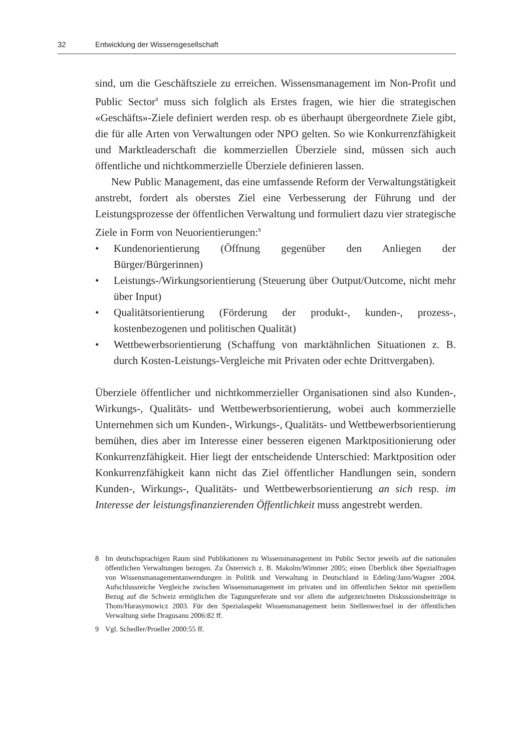32 Entwicklung der Wissensgesellschaft
sind, um die Geschäftsziele zu erreichen. Wissensmanagement im Non-Profit und Public Sector<sup>8</sup> muss sich folglich als Erstes fragen, wie hier die strategischen «Geschäfts»-Ziele definiert werden resp. ob es überhaupt übergeordnete Ziele gibt, die für alle Arten von Verwaltungen oder NPO gelten. So wie Konkurrenzfähigkeit und Marktleaderschaft die kommerziellen Überziele sind, müssen sich auch öffentliche und nichtkommerzielle Überziele definieren lassen.
New Public Management, das eine umfassende Reform der Verwaltungstätigkeit anstrebt, fordert als oberstes Ziel eine Verbesserung der Führung und der Leistungsprozesse der öffentlichen Verwaltung und formuliert dazu vier strategische Ziele in Form von Neuorientierungen:<sup>9</sup>
• Kundenorientierung (Öffnung gegenüber den Anliegen der Bürger/Bürgerinnen)
• Leistungs-/Wirkungsorientierung (Steuerung über Output/Outcome, nicht mehr über Input)
• Qualitätsorientierung (Förderung der produkt-, kunden-, prozess-, kostenbezogenen und politischen Qualität)
• Wettbewerbsorientierung (Schaffung von marktähnlichen Situationen z. B. durch Kosten-Leistungs-Vergleiche mit Privaten oder echte Drittvergaben).
Überziele öffentlicher und nichtkommerzieller Organisationen sind also Kunden-, Wirkungs-, Qualitäts- und Wettbewerbsorientierung, wobei auch kommerzielle Unternehmen sich um Kunden-, Wirkungs-, Qualitäts- und Wettbewerbsorientierung bemühen, dies aber im Interesse einer besseren eigenen Marktpositionierung oder Konkurrenzfähigkeit. Hier liegt der entscheidende Unterschied: Marktposition oder Konkurrenzfähigkeit kann nicht das Ziel öffentlicher Handlungen sein, sondern Kunden-, Wirkungs-, Qualitäts- und Wettbewerbsorientierung an sich resp. im Interesse der leistungsfinanzierenden Öffentlichkeit muss angestrebt werden.
8 Im deutschsprachigen Raum sind Publikationen zu Wissensmanagement im Public Sector jeweils auf die nationalen öffentlichen Verwaltungen bezogen. Zu Österreich z. B. Makolm/Wimmer 2005; einen Überblick über Spezialfragen von Wissensmanagementanwendungen in Politik und Verwaltung in Deutschland in Edeling/Jann/Wagner 2004. Aufschlussreiche Vergleiche zwischen Wissensmanagement im privaten und im öffentlichen Sektor mit speziellem Bezug auf die Schweiz ermöglichen die Tagungsreferate und vor allem die aufgezeichneten Diskussionsbeiträge in Thom/Harasymowicz 2003. Für den Spezialaspekt Wissensmanagement beim Stellenwechsel in der öffentlichen Verwaltung siehe Dragusanu 2006:82 ff.
9 Vgl. Schedler/Proeller 2000:55 ff.